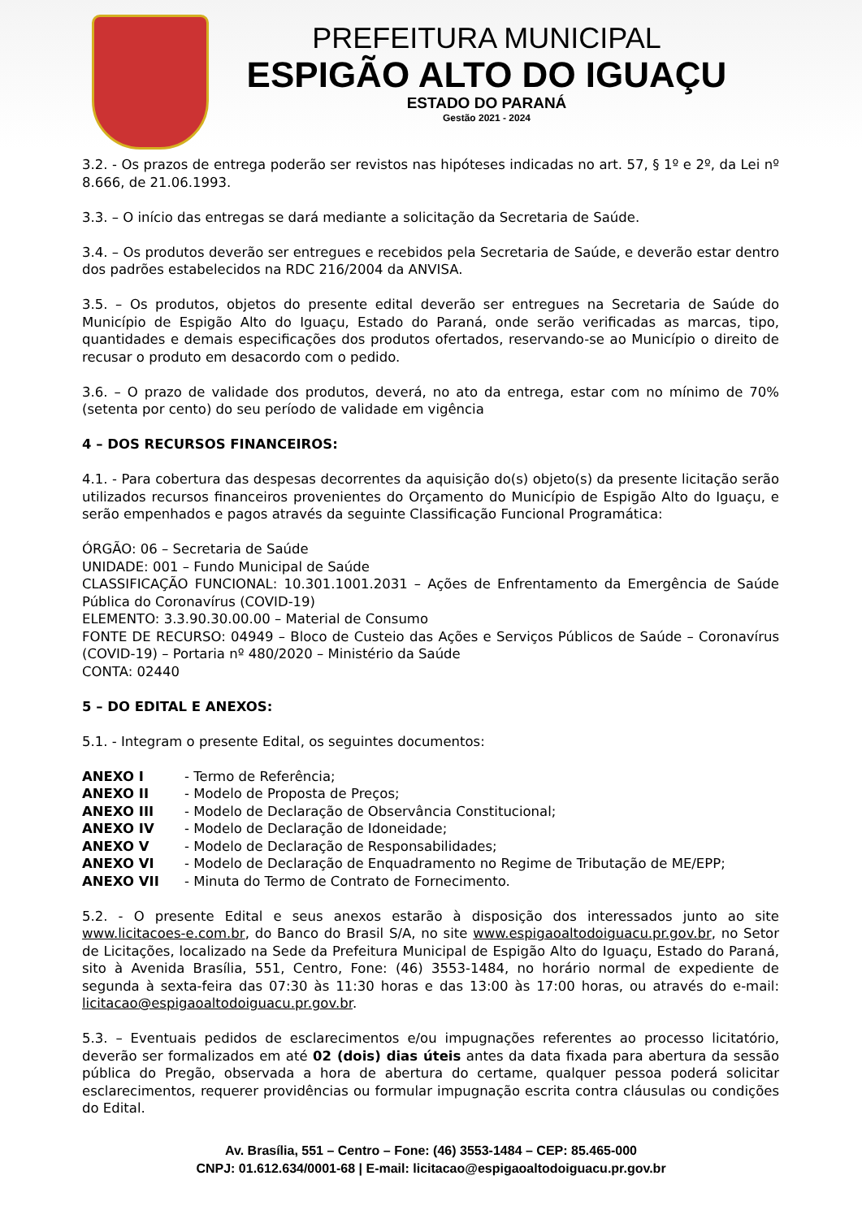PREFEITURA MUNICIPAL
ESPIGÃO ALTO DO IGUAÇU
ESTADO DO PARANÁ
Gestão 2021 - 2024
3.2. - Os prazos de entrega poderão ser revistos nas hipóteses indicadas no art. 57, § 1º e 2º, da Lei nº 8.666, de 21.06.1993.
3.3. – O início das entregas se dará mediante a solicitação da Secretaria de Saúde.
3.4. – Os produtos deverão ser entregues e recebidos pela Secretaria de Saúde, e deverão estar dentro dos padrões estabelecidos na RDC 216/2004 da ANVISA.
3.5. – Os produtos, objetos do presente edital deverão ser entregues na Secretaria de Saúde do Município de Espigão Alto do Iguaçu, Estado do Paraná, onde serão verificadas as marcas, tipo, quantidades e demais especificações dos produtos ofertados, reservando-se ao Município o direito de recusar o produto em desacordo com o pedido.
3.6. – O prazo de validade dos produtos, deverá, no ato da entrega, estar com no mínimo de 70% (setenta por cento) do seu período de validade em vigência
4 – DOS RECURSOS FINANCEIROS:
4.1. - Para cobertura das despesas decorrentes da aquisição do(s) objeto(s) da presente licitação serão utilizados recursos financeiros provenientes do Orçamento do Município de Espigão Alto do Iguaçu, e serão empenhados e pagos através da seguinte Classificação Funcional Programática:
ÓRGÃO: 06 – Secretaria de Saúde
UNIDADE: 001 – Fundo Municipal de Saúde
CLASSIFICAÇÃO FUNCIONAL: 10.301.1001.2031 – Ações de Enfrentamento da Emergência de Saúde Pública do Coronavírus (COVID-19)
ELEMENTO: 3.3.90.30.00.00 – Material de Consumo
FONTE DE RECURSO: 04949 – Bloco de Custeio das Ações e Serviços Públicos de Saúde – Coronavírus (COVID-19) – Portaria nº 480/2020 – Ministério da Saúde
CONTA: 02440
5 – DO EDITAL E ANEXOS:
5.1. - Integram o presente Edital, os seguintes documentos:
| ANEXO I | - Termo de Referência; |
| ANEXO II | - Modelo de Proposta de Preços; |
| ANEXO III | - Modelo de Declaração de Observância Constitucional; |
| ANEXO IV | - Modelo de Declaração de Idoneidade; |
| ANEXO V | - Modelo de Declaração de Responsabilidades; |
| ANEXO VI | - Modelo de Declaração de Enquadramento no Regime de Tributação de ME/EPP; |
| ANEXO VII | - Minuta do Termo de Contrato de Fornecimento. |
5.2. - O presente Edital e seus anexos estarão à disposição dos interessados junto ao site www.licitacoes-e.com.br, do Banco do Brasil S/A, no site www.espigaoaltodoiguacu.pr.gov.br, no Setor de Licitações, localizado na Sede da Prefeitura Municipal de Espigão Alto do Iguaçu, Estado do Paraná, sito à Avenida Brasília, 551, Centro, Fone: (46) 3553-1484, no horário normal de expediente de segunda à sexta-feira das 07:30 às 11:30 horas e das 13:00 às 17:00 horas, ou através do e-mail: licitacao@espigaoaltodoiguacu.pr.gov.br.
5.3. – Eventuais pedidos de esclarecimentos e/ou impugnações referentes ao processo licitatório, deverão ser formalizados em até 02 (dois) dias úteis antes da data fixada para abertura da sessão pública do Pregão, observada a hora de abertura do certame, qualquer pessoa poderá solicitar esclarecimentos, requerer providências ou formular impugnação escrita contra cláusulas ou condições do Edital.
Av. Brasília, 551 – Centro – Fone: (46) 3553-1484 – CEP: 85.465-000
CNPJ: 01.612.634/0001-68 | E-mail: licitacao@espigaoaltodoiguacu.pr.gov.br